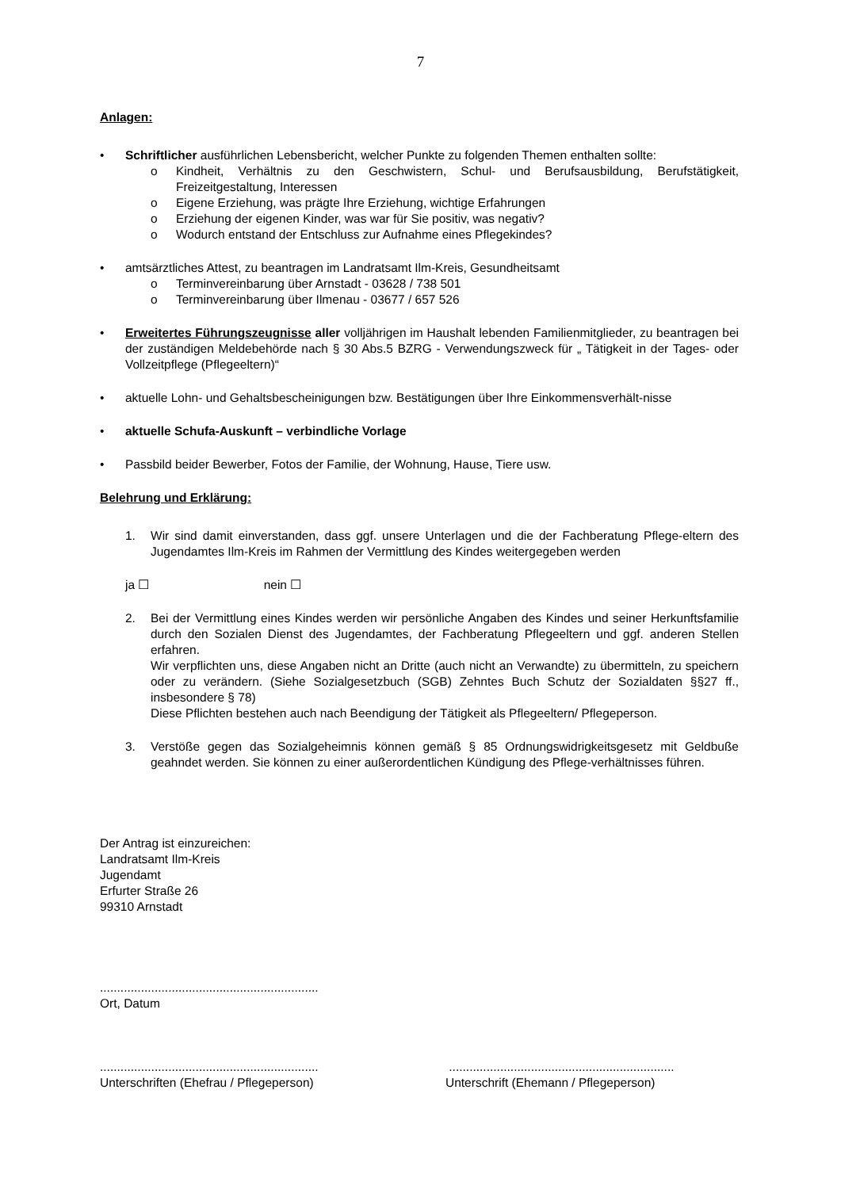7
Anlagen:
• Schriftlicher ausführlichen Lebensbericht, welcher Punkte zu folgenden Themen enthalten sollte:
o Kindheit, Verhältnis zu den Geschwistern, Schul- und Berufsausbildung, Berufstätigkeit, Freizeitgestaltung, Interessen
o Eigene Erziehung, was prägte Ihre Erziehung, wichtige Erfahrungen
o Erziehung der eigenen Kinder, was war für Sie positiv, was negativ?
o Wodurch entstand der Entschluss zur Aufnahme eines Pflegekindes?
• amtsärztliches Attest, zu beantragen im Landratsamt Ilm-Kreis, Gesundheitsamt
o Terminvereinbarung über Arnstadt - 03628 / 738 501
o Terminvereinbarung über Ilmenau - 03677 / 657 526
• Erweitertes Führungszeugnisse aller volljährigen im Haushalt lebenden Familienmitglieder, zu beantragen bei der zuständigen Meldebehörde nach § 30 Abs.5 BZRG - Verwendungszweck für „ Tätigkeit in der Tages- oder Vollzeitpflege (Pflegeeltern)“
• aktuelle Lohn- und Gehaltsbescheinigungen bzw. Bestätigungen über Ihre Einkommensverhält-nisse
• aktuelle Schufa-Auskunft – verbindliche Vorlage
• Passbild beider Bewerber, Fotos der Familie, der Wohnung, Hause, Tiere usw.
Belehrung und Erklärung:
1. Wir sind damit einverstanden, dass ggf. unsere Unterlagen und die der Fachberatung Pflege-eltern des Jugendamtes Ilm-Kreis im Rahmen der Vermittlung des Kindes weitergegeben werden
ja ☐ nein ☐
2. Bei der Vermittlung eines Kindes werden wir persönliche Angaben des Kindes und seiner Herkunftsfamilie durch den Sozialen Dienst des Jugendamtes, der Fachberatung Pflegeeltern und ggf. anderen Stellen erfahren.
Wir verpflichten uns, diese Angaben nicht an Dritte (auch nicht an Verwandte) zu übermitteln, zu speichern oder zu verändern. (Siehe Sozialgesetzbuch (SGB) Zehntes Buch Schutz der Sozialdaten §§27 ff., insbesondere § 78)
Diese Pflichten bestehen auch nach Beendigung der Tätigkeit als Pflegeeltern/ Pflegeperson.
3. Verstöße gegen das Sozialgeheimnis können gemäß § 85 Ordnungswidrigkeitsgesetz mit Geldbuße geahndet werden. Sie können zu einer außerordentlichen Kündigung des Pflege-verhältnisses führen.
Der Antrag ist einzureichen:
Landratsamt Ilm-Kreis
Jugendamt
Erfurter Straße 26
99310 Arnstadt
................................................................
Ort, Datum
................................................................
Unterschriften (Ehefrau / Pflegeperson)
..................................................................
Unterschrift (Ehemann / Pflegeperson)